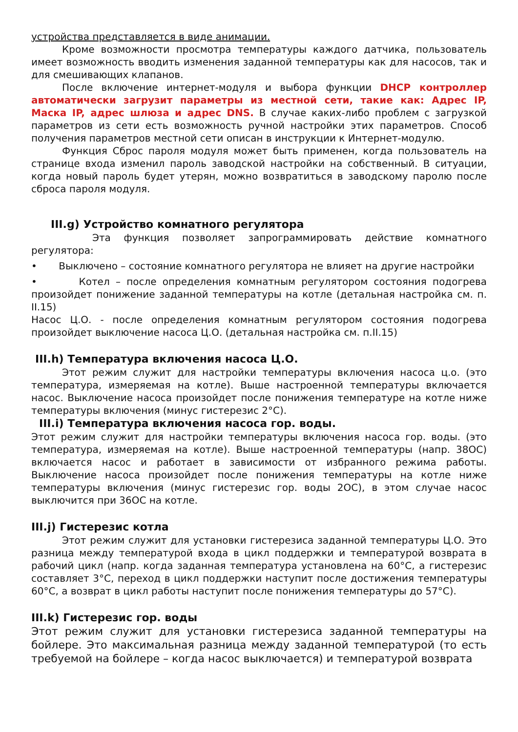устройства представляется в виде анимации.
Кроме возможности просмотра температуры каждого датчика, пользователь имеет возможность вводить изменения заданной температуры как для насосов, так и для смешивающих клапанов.
После включение интернет-модуля и выбора функции DHCP контроллер автоматически загрузит параметры из местной сети, такие как: Адрес IP, Маска IP, адрес шлюза и адрес DNS. В случае каких-либо проблем с загрузкой параметров из сети есть возможность ручной настройки этих параметров. Способ получения параметров местной сети описан в инструкции к Интернет-модулю.
Функция Сброс пароля модуля может быть применен, когда пользователь на странице входа изменил пароль заводской настройки на собственный. В ситуации, когда новый пароль будет утерян, можно возвратиться в заводскому паролю после сброса пароля модуля.
III.g) Устройство комнатного регулятора
Эта функция позволяет запрограммировать действие комнатного регулятора:
• Выключено – состояние комнатного регулятора не влияет на другие настройки
• Котел – после определения комнатным регулятором состояния подогрева произойдет понижение заданной температуры на котле (детальная настройка см. п. II.15)
Насос Ц.О. - после определения комнатным регулятором состояния подогрева произойдет выключение насоса Ц.О. (детальная настройка см. п.II.15)
III.h) Температура включения насоса Ц.О.
Этот режим служит для настройки температуры включения насоса ц.о. (это температура, измеряемая на котле). Выше настроенной температуры включается насос. Выключение насоса произойдет после понижения температуре на котле ниже температуры включения (минус гистерезис 2°C).
III.i) Температура включения насоса гор. воды.
Этот режим служит для настройки температуры включения насоса гор. воды. (это температура, измеряемая на котле). Выше настроенной температуры (напр. 38OC) включается насос и работает в зависимости от избранного режима работы. Выключение насоса произойдет после понижения температуры на котле ниже температуры включения (минус гистерезис гор. воды 2OC), в этом случае насос выключится при 36OC на котле.
III.j) Гистерезис котла
Этот режим служит для установки гистерезиса заданной температуры Ц.О. Это разница между температурой входа в цикл поддержки и температурой возврата в рабочий цикл (напр. когда заданная температура установлена на 60°C, а гистерезис составляет 3°C, переход в цикл поддержки наступит после достижения температуры 60°C, а возврат в цикл работы наступит после понижения температуры до 57°C).
III.k) Гистерезис гор. воды
Этот режим служит для установки гистерезиса заданной температуры на бойлере. Это максимальная разница между заданной температурой (то есть требуемой на бойлере – когда насос выключается) и температурой возврата